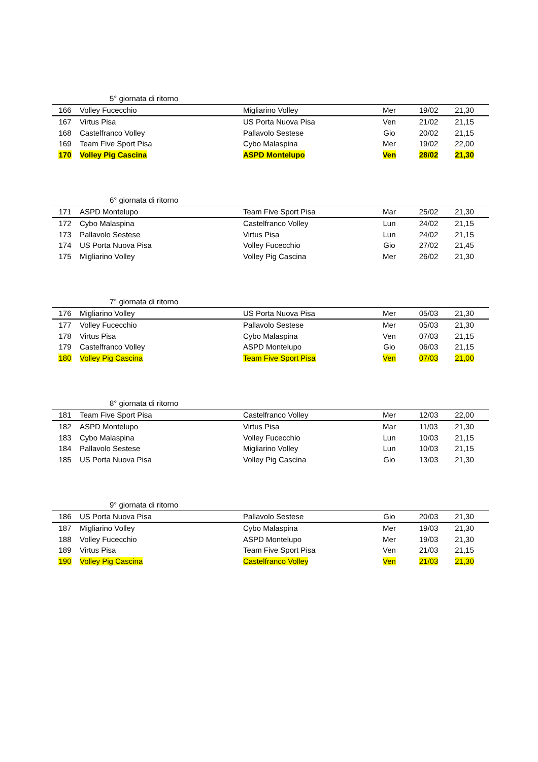| | | 5° giornata di ritorno | | | |
| 166 | Volley Fucecchio | Migliarino Volley | Mer | 19/02 | 21,30 |
| 167 | Virtus Pisa | US Porta Nuova Pisa | Ven | 21/02 | 21,15 |
| 168 | Castelfranco Volley | Pallavolo Sestese | Gio | 20/02 | 21,15 |
| 169 | Team Five Sport Pisa | Cybo Malaspina | Mer | 19/02 | 22,00 |
| 170 | Volley Pig Cascina | ASPD Montelupo | Ven | 28/02 | 21,30 |
| | | 6° giornata di ritorno | | | |
| 171 | ASPD Montelupo | Team Five Sport Pisa | Mar | 25/02 | 21,30 |
| 172 | Cybo Malaspina | Castelfranco Volley | Lun | 24/02 | 21,15 |
| 173 | Pallavolo Sestese | Virtus Pisa | Lun | 24/02 | 21,15 |
| 174 | US Porta Nuova Pisa | Volley Fucecchio | Gio | 27/02 | 21,45 |
| 175 | Migliarino Volley | Volley Pig Cascina | Mer | 26/02 | 21,30 |
| | | 7° giornata di ritorno | | | |
| 176 | Migliarino Volley | US Porta Nuova Pisa | Mer | 05/03 | 21,30 |
| 177 | Volley Fucecchio | Pallavolo Sestese | Mer | 05/03 | 21,30 |
| 178 | Virtus Pisa | Cybo Malaspina | Ven | 07/03 | 21,15 |
| 179 | Castelfranco Volley | ASPD Montelupo | Gio | 06/03 | 21,15 |
| 180 | Volley Pig Cascina | Team Five Sport Pisa | Ven | 07/03 | 21,00 |
| | | 8° giornata di ritorno | | | |
| 181 | Team Five Sport Pisa | Castelfranco Volley | Mer | 12/03 | 22,00 |
| 182 | ASPD Montelupo | Virtus Pisa | Mar | 11/03 | 21,30 |
| 183 | Cybo Malaspina | Volley Fucecchio | Lun | 10/03 | 21,15 |
| 184 | Pallavolo Sestese | Migliarino Volley | Lun | 10/03 | 21,15 |
| 185 | US Porta Nuova Pisa | Volley Pig Cascina | Gio | 13/03 | 21,30 |
| | | 9° giornata di ritorno | | | |
| 186 | US Porta Nuova Pisa | Pallavolo Sestese | Gio | 20/03 | 21,30 |
| 187 | Migliarino Volley | Cybo Malaspina | Mer | 19/03 | 21,30 |
| 188 | Volley Fucecchio | ASPD Montelupo | Mer | 19/03 | 21,30 |
| 189 | Virtus Pisa | Team Five Sport Pisa | Ven | 21/03 | 21,15 |
| 190 | Volley Pig Cascina | Castelfranco Volley | Ven | 21/03 | 21,30 |